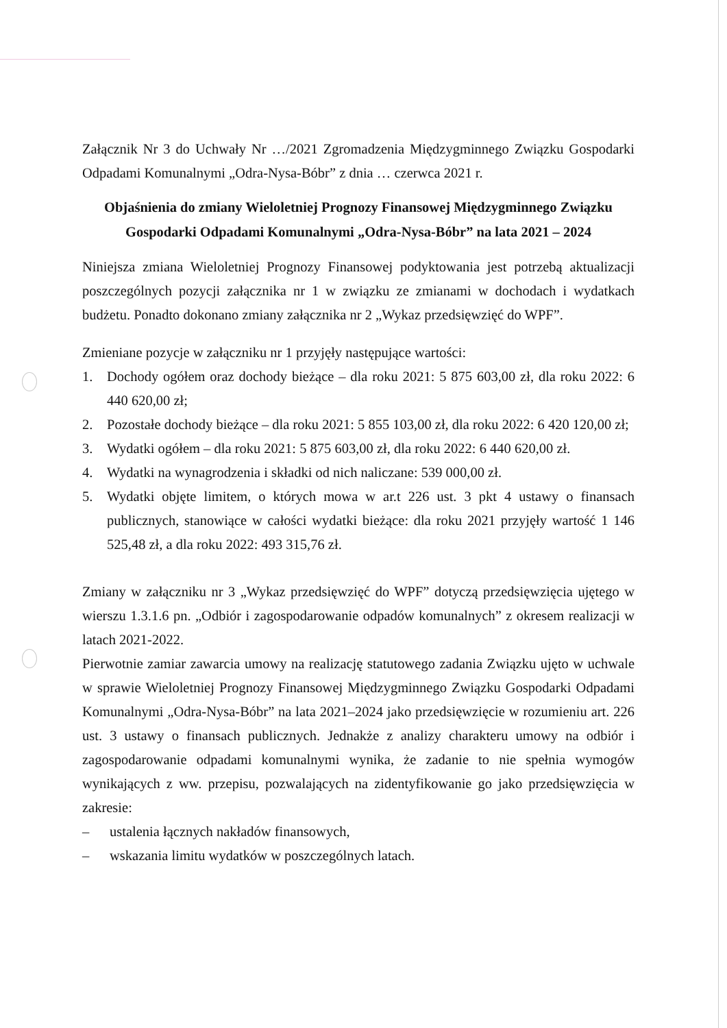Załącznik Nr 3 do Uchwały Nr …/2021 Zgromadzenia Międzygminnego Związku Gospodarki Odpadami Komunalnymi „Odra-Nysa-Bóbr” z dnia … czerwca 2021 r.
Objaśnienia do zmiany Wieloletniej Prognozy Finansowej Międzygminnego Związku Gospodarki Odpadami Komunalnymi „Odra-Nysa-Bóbr” na lata 2021 – 2024
Niniejsza zmiana Wieloletniej Prognozy Finansowej podyktowania jest potrzebą aktualizacji poszczególnych pozycji załącznika nr 1 w związku ze zmianami w dochodach i wydatkach budżetu. Ponadto dokonano zmiany załącznika nr 2 „Wykaz przedsięwzięć do WPF”.
Zmieniane pozycje w załączniku nr 1 przyjęły następujące wartości:
1. Dochody ogółem oraz dochody bieżące – dla roku 2021: 5 875 603,00 zł, dla roku 2022: 6 440 620,00 zł;
2. Pozostałe dochody bieżące – dla roku 2021: 5 855 103,00 zł, dla roku 2022: 6 420 120,00 zł;
3. Wydatki ogółem – dla roku 2021: 5 875 603,00 zł, dla roku 2022: 6 440 620,00 zł.
4. Wydatki na wynagrodzenia i składki od nich naliczane: 539 000,00 zł.
5. Wydatki objęte limitem, o których mowa w ar.t 226 ust. 3 pkt 4 ustawy o finansach publicznych, stanowiące w całości wydatki bieżące: dla roku 2021 przyjęły wartość 1 146 525,48 zł, a dla roku 2022: 493 315,76 zł.
Zmiany w załączniku nr 3 „Wykaz przedsięwzięć do WPF” dotyczą przedsięwzięcia ujętego w wierszu 1.3.1.6 pn. „Odbiór i zagospodarowanie odpadów komunalnych” z okresem realizacji w latach 2021-2022.
Pierwotnie zamiar zawarcia umowy na realizację statutowego zadania Związku ujęto w uchwale w sprawie Wieloletniej Prognozy Finansowej Międzygminnego Związku Gospodarki Odpadami Komunalnymi „Odra-Nysa-Bóbr” na lata 2021–2024 jako przedsięwzięcie w rozumieniu art. 226 ust. 3 ustawy o finansach publicznych. Jednakże z analizy charakteru umowy na odbiór i zagospodarowanie odpadami komunalnymi wynika, że zadanie to nie spełnia wymogów wynikających z ww. przepisu, pozwalających na zidentyfikowanie go jako przedsięwzięcia w zakresie:
– ustalenia łącznych nakładów finansowych,
– wskazania limitu wydatków w poszczególnych latach.